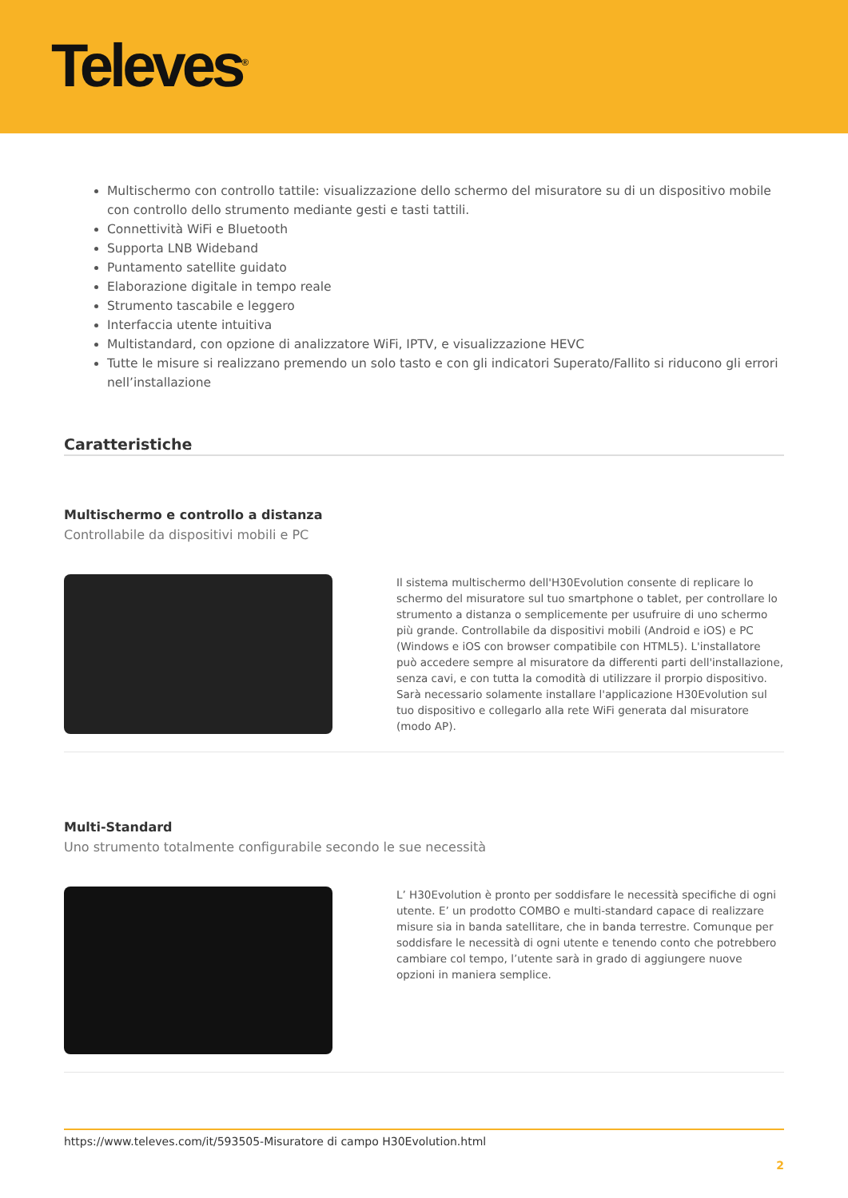Televes<sup>®</sup>
Multischermo con controllo tattile: visualizzazione dello schermo del misuratore su di un dispositivo mobile con controllo dello strumento mediante gesti e tasti tattili.
Connettività WiFi e Bluetooth
Supporta LNB Wideband
Puntamento satellite guidato
Elaborazione digitale in tempo reale
Strumento tascabile e leggero
Interfaccia utente intuitiva
Multistandard, con opzione di analizzatore WiFi, IPTV, e visualizzazione HEVC
Tutte le misure si realizzano premendo un solo tasto e con gli indicatori Superato/Fallito si riducono gli errori nell’installazione
Caratteristiche
Multischermo e controllo a distanza
Controllabile da dispositivi mobili e PC
Il sistema multischermo dell'H30Evolution consente di replicare lo schermo del misuratore sul tuo smartphone o tablet, per controllare lo strumento a distanza o semplicemente per usufruire di uno schermo più grande. Controllabile da dispositivi mobili (Android e iOS) e PC (Windows e iOS con browser compatibile con HTML5). L'installatore può accedere sempre al misuratore da differenti parti dell'installazione, senza cavi, e con tutta la comodità di utilizzare il prorpio dispositivo.
Sarà necessario solamente installare l'applicazione H30Evolution sul tuo dispositivo e collegarlo alla rete WiFi generata dal misuratore (modo AP).
Multi-Standard
Uno strumento totalmente configurabile secondo le sue necessità
L’ H30Evolution è pronto per soddisfare le necessità specifiche di ogni utente. E’ un prodotto COMBO e multi-standard capace di realizzare misure sia in banda satellitare, che in banda terrestre. Comunque per soddisfare le necessità di ogni utente e tenendo conto che potrebbero cambiare col tempo, l’utente sarà in grado di aggiungere nuove opzioni in maniera semplice.
https://www.televes.com/it/593505-Misuratore di campo H30Evolution.html
2